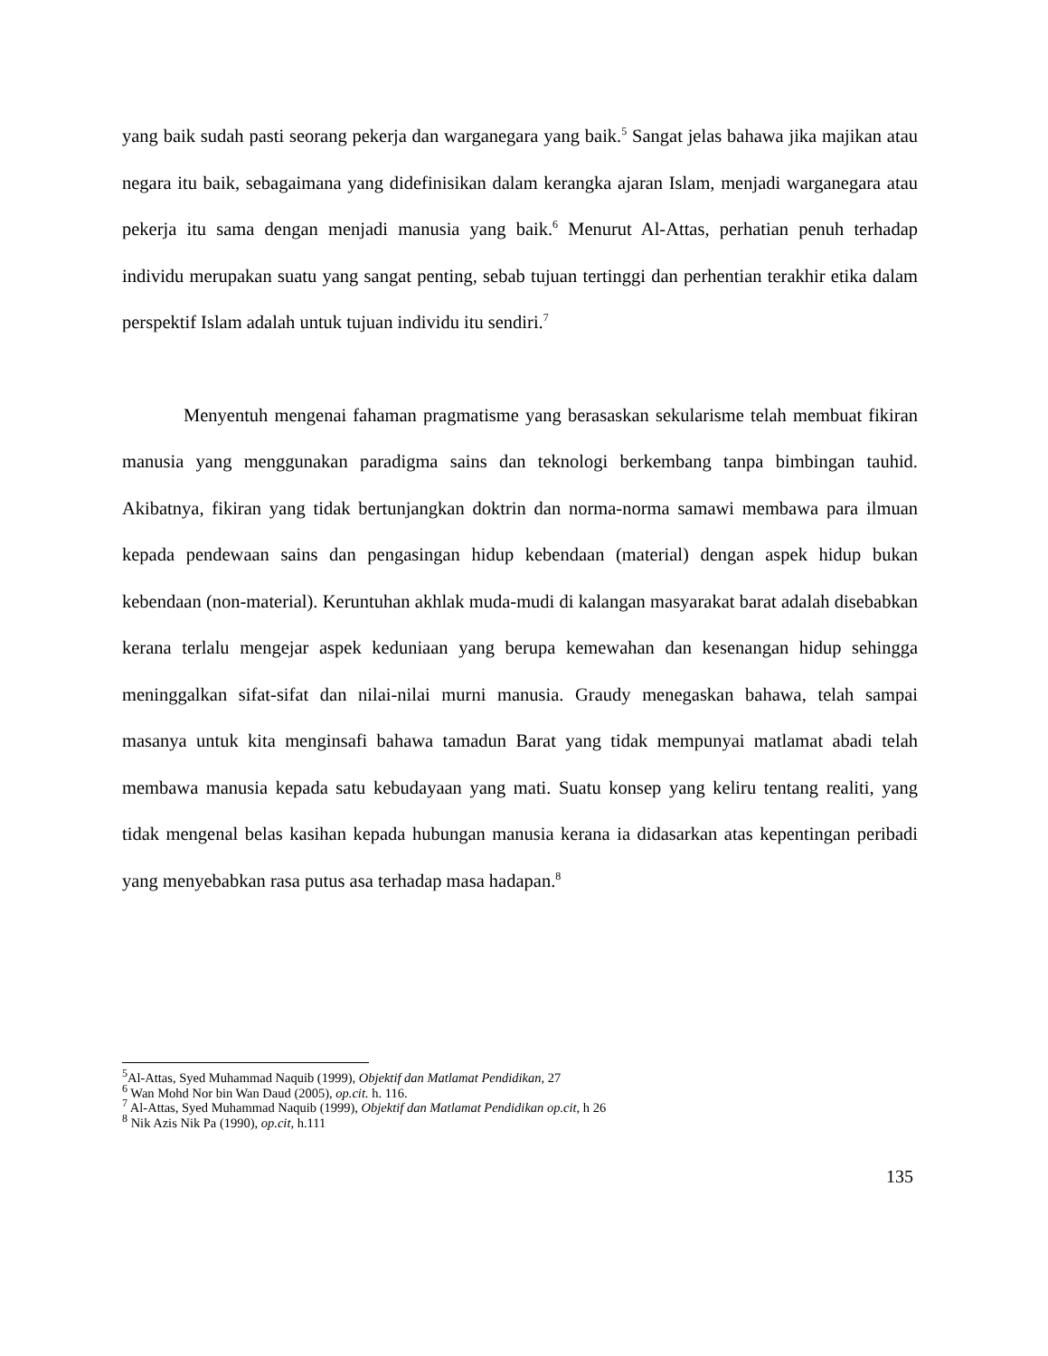yang baik sudah pasti seorang pekerja dan warganegara yang baik.<sup>5</sup> Sangat jelas bahawa jika majikan atau negara itu baik, sebagaimana yang didefinisikan dalam kerangka ajaran Islam, menjadi warganegara atau pekerja itu sama dengan menjadi manusia yang baik.<sup>6</sup> Menurut Al-Attas, perhatian penuh terhadap individu merupakan suatu yang sangat penting, sebab tujuan tertinggi dan perhentian terakhir etika dalam perspektif Islam adalah untuk tujuan individu itu sendiri.<sup>7</sup>
Menyentuh mengenai fahaman pragmatisme yang berasaskan sekularisme telah membuat fikiran manusia yang menggunakan paradigma sains dan teknologi berkembang tanpa bimbingan tauhid. Akibatnya, fikiran yang tidak bertunjangkan doktrin dan norma-norma samawi membawa para ilmuan kepada pendewaan sains dan pengasingan hidup kebendaan (material) dengan aspek hidup bukan kebendaan (non-material). Keruntuhan akhlak muda-mudi di kalangan masyarakat barat adalah disebabkan kerana terlalu mengejar aspek keduniaan yang berupa kemewahan dan kesenangan hidup sehingga meninggalkan sifat-sifat dan nilai-nilai murni manusia. Graudy menegaskan bahawa, telah sampai masanya untuk kita menginsafi bahawa tamadun Barat yang tidak mempunyai matlamat abadi telah membawa manusia kepada satu kebudayaan yang mati. Suatu konsep yang keliru tentang realiti, yang tidak mengenal belas kasihan kepada hubungan manusia kerana ia didasarkan atas kepentingan peribadi yang menyebabkan rasa putus asa terhadap masa hadapan.<sup>8</sup>
<sup>5</sup> Al-Attas, Syed Muhammad Naquib (1999), Objektif dan Matlamat Pendidikan, 27
<sup>6</sup> Wan Mohd Nor bin Wan Daud (2005), op.cit. h. 116.
<sup>7</sup> Al-Attas, Syed Muhammad Naquib (1999), Objektif dan Matlamat Pendidikan op.cit, h 26
<sup>8</sup> Nik Azis Nik Pa (1990), op.cit, h.111
135